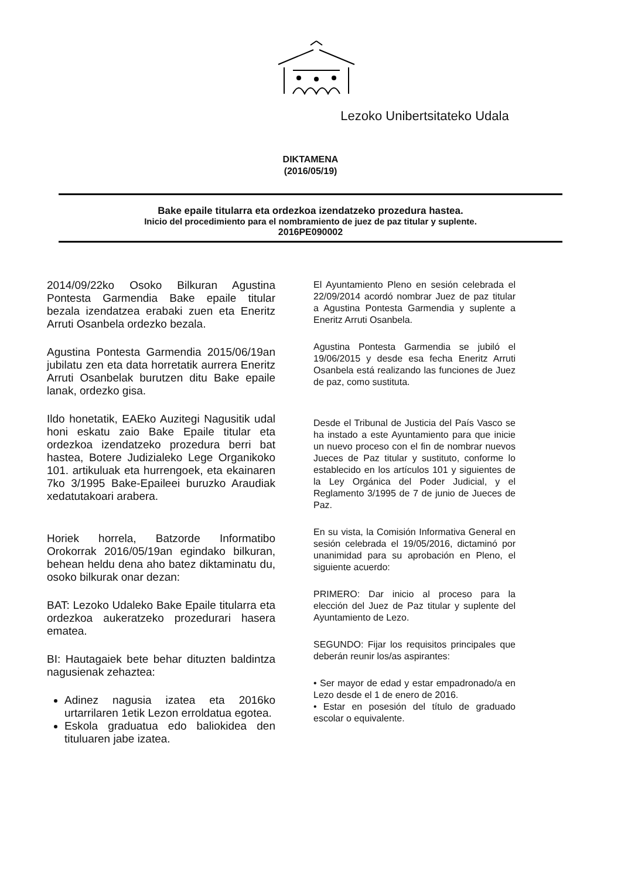Lezoko Unibertsitateko Udala
DIKTAMENA
(2016/05/19)
Bake epaile titularra eta ordezkoa izendatzeko prozedura hastea.
Inicio del procedimiento para el nombramiento de juez de paz titular y suplente.
2016PE090002
2014/09/22ko Osoko Bilkuran Agustina Pontesta Garmendia Bake epaile titular bezala izendatzea erabaki zuen eta Eneritz Arruti Osanbela ordezko bezala.
Agustina Pontesta Garmendia 2015/06/19an jubilatu zen eta data horretatik aurrera Eneritz Arruti Osanbelak burutzen ditu Bake epaile lanak, ordezko gisa.
Ildo honetatik, EAEko Auzitegi Nagusitik udal honi eskatu zaio Bake Epaile titular eta ordezkoa izendatzeko prozedura berri bat hastea, Botere Judizialeko Lege Organikoko 101. artikuluak eta hurrengoek, eta ekainaren 7ko 3/1995 Bake-Epaileei buruzko Araudiak xedatutakoari arabera.
Horiek horrela, Batzorde Informatibo Orokorrak 2016/05/19an egindako bilkuran, behean heldu dena aho batez diktaminatu du, osoko bilkurak onar dezan:
BAT: Lezoko Udaleko Bake Epaile titularra eta ordezkoa aukeratzeko prozedurari hasera ematea.
BI: Hautagaiek bete behar dituzten baldintza nagusienak zehaztea:
Adinez nagusia izatea eta 2016ko urtarrilaren 1etik Lezon erroldatua egotea.
Eskola graduatua edo baliokidea den tituluaren jabe izatea.
El Ayuntamiento Pleno en sesión celebrada el 22/09/2014 acordó nombrar Juez de paz titular a Agustina Pontesta Garmendia y suplente a Eneritz Arruti Osanbela.
Agustina Pontesta Garmendia se jubiló el 19/06/2015 y desde esa fecha Eneritz Arruti Osanbela está realizando las funciones de Juez de paz, como sustituta.
Desde el Tribunal de Justicia del País Vasco se ha instado a este Ayuntamiento para que inicie un nuevo proceso con el fin de nombrar nuevos Jueces de Paz titular y sustituto, conforme lo establecido en los artículos 101 y siguientes de la Ley Orgánica del Poder Judicial, y el Reglamento 3/1995 de 7 de junio de Jueces de Paz.
En su vista, la Comisión Informativa General en sesión celebrada el 19/05/2016, dictaminó por unanimidad para su aprobación en Pleno, el siguiente acuerdo:
PRIMERO: Dar inicio al proceso para la elección del Juez de Paz titular y suplente del Ayuntamiento de Lezo.
SEGUNDO: Fijar los requisitos principales que deberán reunir los/as aspirantes:
• Ser mayor de edad y estar empadronado/a en Lezo desde el 1 de enero de 2016.
• Estar en posesión del título de graduado escolar o equivalente.